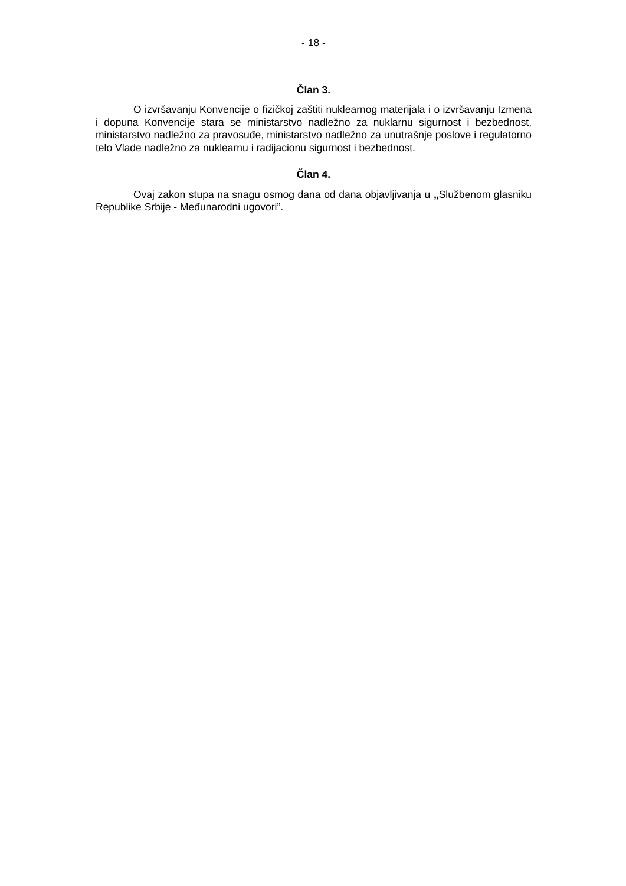- 18 -
Član 3.
O izvršavanju Konvencije o fizičkoj zaštiti nuklearnog materijala i o izvršavanju Izmena i dopuna Konvencije stara se ministarstvo nadležno za nuklarnu sigurnost i bezbednost, ministarstvo nadležno za pravosuđe, ministarstvo nadležno za unutrašnje poslove i regulatorno telo Vlade nadležno za nuklearnu i radijacionu sigurnost i bezbednost.
Član 4.
Ovaj zakon stupa na snagu osmog dana od dana objavljivanja u „Službenom glasniku Republike Srbije - Međunarodni ugovori”.